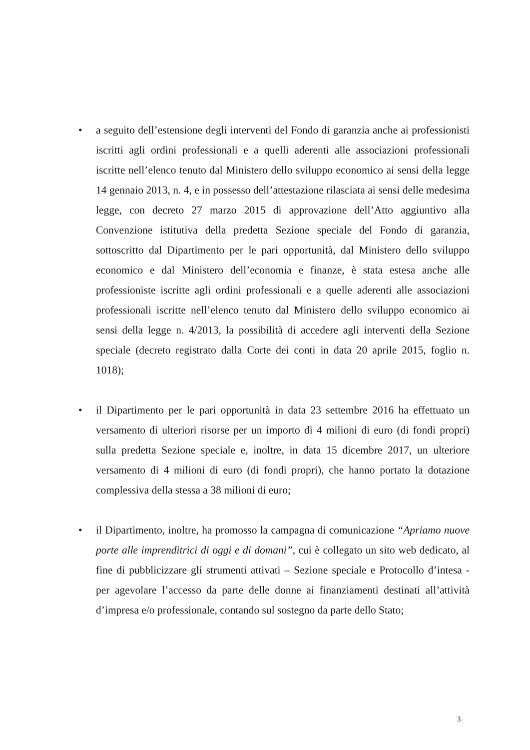• a seguito dell’estensione degli interventi del Fondo di garanzia anche ai professionisti iscritti agli ordini professionali e a quelli aderenti alle associazioni professionali iscritte nell’elenco tenuto dal Ministero dello sviluppo economico ai sensi della legge 14 gennaio 2013, n. 4, e in possesso dell’attestazione rilasciata ai sensi delle medesima legge, con decreto 27 marzo 2015 di approvazione dell’Atto aggiuntivo alla Convenzione istitutiva della predetta Sezione speciale del Fondo di garanzia, sottoscritto dal Dipartimento per le pari opportunità, dal Ministero dello sviluppo economico e dal Ministero dell’economia e finanze, è stata estesa anche alle professioniste iscritte agli ordini professionali e a quelle aderenti alle associazioni professionali iscritte nell’elenco tenuto dal Ministero dello sviluppo economico ai sensi della legge n. 4/2013, la possibilità di accedere agli interventi della Sezione speciale (decreto registrato dalla Corte dei conti in data 20 aprile 2015, foglio n. 1018);
• il Dipartimento per le pari opportunità in data 23 settembre 2016 ha effettuato un versamento di ulteriori risorse per un importo di 4 milioni di euro (di fondi propri) sulla predetta Sezione speciale e, inoltre, in data 15 dicembre 2017, un ulteriore versamento di 4 milioni di euro (di fondi propri), che hanno portato la dotazione complessiva della stessa a 38 milioni di euro;
• il Dipartimento, inoltre, ha promosso la campagna di comunicazione “Apriamo nuove porte alle imprenditrici di oggi e di domani”, cui è collegato un sito web dedicato, al fine di pubblicizzare gli strumenti attivati – Sezione speciale e Protocollo d’intesa - per agevolare l’accesso da parte delle donne ai finanziamenti destinati all’attività d’impresa e/o professionale, contando sul sostegno da parte dello Stato;
3